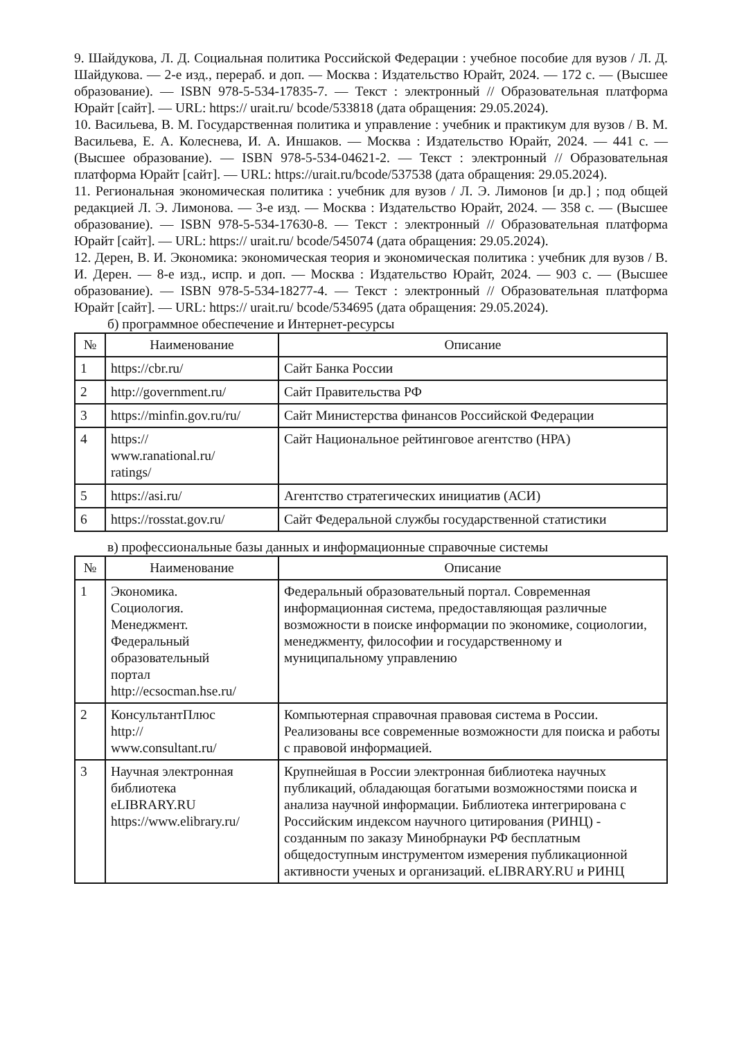9. Шайдукова, Л. Д. Социальная политика Российской Федерации : учебное пособие для вузов / Л. Д. Шайдукова. — 2-е изд., перераб. и доп. — Москва : Издательство Юрайт, 2024. — 172 с. — (Высшее образование). — ISBN 978-5-534-17835-7. — Текст : электронный // Образовательная платформа Юрайт [сайт]. — URL: https:// urait.ru/ bcode/533818 (дата обращения: 29.05.2024).
10. Васильева, В. М. Государственная политика и управление : учебник и практикум для вузов / В. М. Васильева, Е. А. Колеснева, И. А. Иншаков. — Москва : Издательство Юрайт, 2024. — 441 с. — (Высшее образование). — ISBN 978-5-534-04621-2. — Текст : электронный // Образовательная платформа Юрайт [сайт]. — URL: https://urait.ru/bcode/537538 (дата обращения: 29.05.2024).
11. Региональная экономическая политика : учебник для вузов / Л. Э. Лимонов [и др.] ; под общей редакцией Л. Э. Лимонова. — 3-е изд. — Москва : Издательство Юрайт, 2024. — 358 с. — (Высшее образование). — ISBN 978-5-534-17630-8. — Текст : электронный // Образовательная платформа Юрайт [сайт]. — URL: https:// urait.ru/ bcode/545074 (дата обращения: 29.05.2024).
12. Дерен, В. И. Экономика: экономическая теория и экономическая политика : учебник для вузов / В. И. Дерен. — 8-е изд., испр. и доп. — Москва : Издательство Юрайт, 2024. — 903 с. — (Высшее образование). — ISBN 978-5-534-18277-4. — Текст : электронный // Образовательная платформа Юрайт [сайт]. — URL: https:// urait.ru/ bcode/534695 (дата обращения: 29.05.2024).
б) программное обеспечение и Интернет-ресурсы
| № | Наименование | Описание |
| --- | --- | --- |
| 1 | https://cbr.ru/ | Сайт Банка России |
| 2 | http://government.ru/ | Сайт Правительства РФ |
| 3 | https://minfin.gov.ru/ru/ | Сайт Министерства финансов Российской Федерации |
| 4 | https:// www.ranational.ru/ ratings/ | Сайт Национальное рейтинговое агентство (НРА) |
| 5 | https://asi.ru/ | Агентство стратегических инициатив (АСИ) |
| 6 | https://rosstat.gov.ru/ | Сайт Федеральной службы государственной статистики |
в) профессиональные базы данных и информационные справочные системы
| № | Наименование | Описание |
| --- | --- | --- |
| 1 | Экономика. Социология. Менеджмент. Федеральный образовательный портал http://ecsocman.hse.ru/ | Федеральный образовательный портал. Современная информационная система, предоставляющая различные возможности в поиске информации по экономике, социологии, менеджменту, философии и государственному и муниципальному управлению |
| 2 | КонсультантПлюс http:// www.consultant.ru/ | Компьютерная справочная правовая система в России. Реализованы все современные возможности для поиска и работы с правовой информацией. |
| 3 | Научная электронная библиотека eLIBRARY.RU https://www.elibrary.ru/ | Крупнейшая в России электронная библиотека научных публикаций, обладающая богатыми возможностями поиска и анализа научной информации. Библиотека интегрирована с Российским индексом научного цитирования (РИНЦ) - созданным по заказу Минобрнауки РФ бесплатным общедоступным инструментом измерения публикационной активности ученых и организаций. eLIBRARY.RU и РИНЦ |